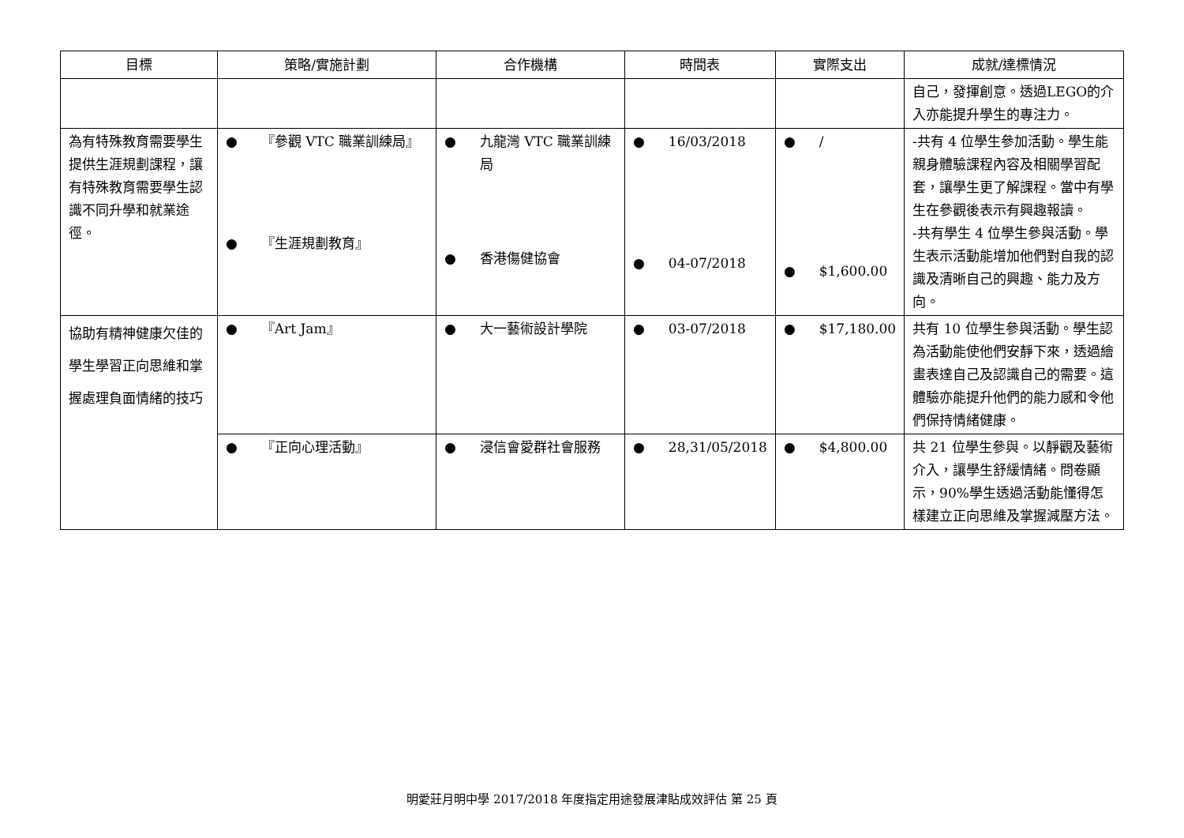| 目標 | 策略/實施計劃 | 合作機構 | 時間表 | 實際支出 | 成就/達標情況 |
| --- | --- | --- | --- | --- | --- |
| | | | | | 自己，發揮創意。透過LEGO的介入亦能提升學生的專注力。 |
| 為有特殊教育需要學生提供生涯規劃課程，讓有特殊教育需要學生認識不同升學和就業途徑。 | ● 『參觀 VTC 職業訓練局』 ● 『生涯規劃教育』 | ● 九龍灣 VTC 職業訓練局 ● 香港傷健協會 | ● 16/03/2018 ● 04-07/2018 | ● / ● $1,600.00 | -共有 4 位學生參加活動。學生能親身體驗課程內容及相關學習配套，讓學生更了解課程。當中有學生在參觀後表示有興趣報讀。 -共有學生 4 位學生參與活動。學生表示活動能增加他們對自我的認識及清晰自己的興趣、能力及方向。 |
| 協助有精神健康欠佳的學生學習正向思維和掌握處理負面情緒的技巧 | ● 『Art Jam』 | ● 大一藝術設計學院 | ● 03-07/2018 | ● $17,180.00 | 共有 10 位學生參與活動。學生認為活動能使他們安靜下來，透過繪畫表達自己及認識自己的需要。這體驗亦能提升他們的能力感和令他們保持情緒健康。 |
| | ● 『正向心理活動』 | ● 浸信會愛群社會服務 | ● 28,31/05/2018 | ● $4,800.00 | 共 21 位學生參與。以靜觀及藝術介入，讓學生舒緩情緒。問卷顯示，90%學生透過活動能懂得怎樣建立正向思維及掌握減壓方法。 |
明愛莊月明中學 2017/2018 年度指定用途發展津貼成效評估 第 25 頁